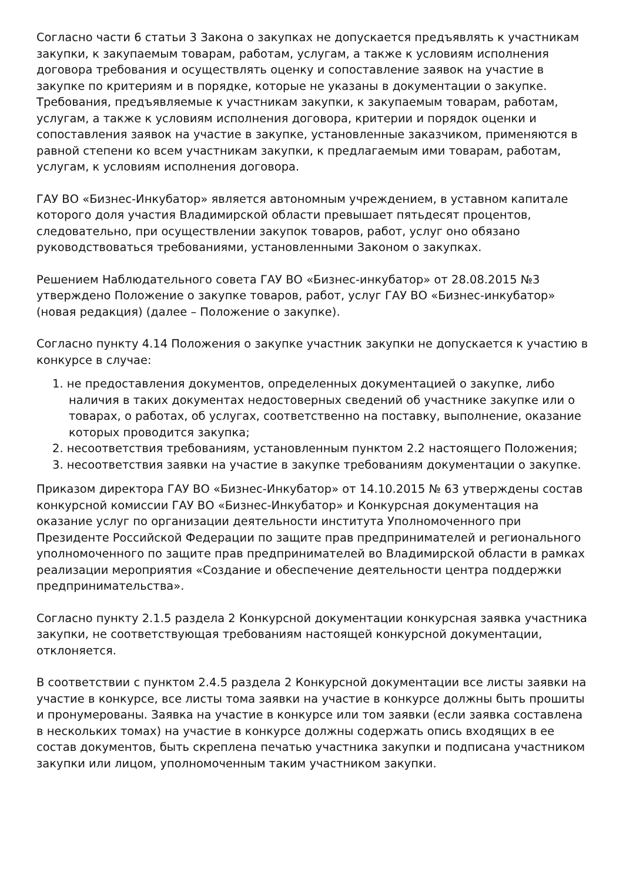Согласно части 6 статьи 3 Закона о закупках не допускается предъявлять к участникам закупки, к закупаемым товарам, работам, услугам, а также к условиям исполнения договора требования и осуществлять оценку и сопоставление заявок на участие в закупке по критериям и в порядке, которые не указаны в документации о закупке. Требования, предъявляемые к участникам закупки, к закупаемым товарам, работам, услугам, а также к условиям исполнения договора, критерии и порядок оценки и сопоставления заявок на участие в закупке, установленные заказчиком, применяются в равной степени ко всем участникам закупки, к предлагаемым ими товарам, работам, услугам, к условиям исполнения договора.
ГАУ ВО «Бизнес-Инкубатор» является автономным учреждением, в уставном капитале которого доля участия Владимирской области превышает пятьдесят процентов, следовательно, при осуществлении закупок товаров, работ, услуг оно обязано руководствоваться требованиями, установленными Законом о закупках.
Решением Наблюдательного совета ГАУ ВО «Бизнес-инкубатор» от 28.08.2015 №3 утверждено Положение о закупке товаров, работ, услуг ГАУ ВО «Бизнес-инкубатор» (новая редакция) (далее – Положение о закупке).
Согласно пункту 4.14 Положения о закупке участник закупки не допускается к участию в конкурсе в случае:
1. не предоставления документов, определенных документацией о закупке, либо наличия в таких документах недостоверных сведений об участнике закупке или о товарах, о работах, об услугах, соответственно на поставку, выполнение, оказание которых проводится закупка;
2. несоответствия требованиям, установленным пунктом 2.2 настоящего Положения;
3. несоответствия заявки на участие в закупке требованиям документации о закупке.
Приказом директора ГАУ ВО «Бизнес-Инкубатор» от 14.10.2015 № 63 утверждены состав конкурсной комиссии ГАУ ВО «Бизнес-Инкубатор» и Конкурсная документация на оказание услуг по организации деятельности института Уполномоченного при Президенте Российской Федерации по защите прав предпринимателей и регионального уполномоченного по защите прав предпринимателей во Владимирской области в рамках реализации мероприятия «Создание и обеспечение деятельности центра поддержки предпринимательства».
Согласно пункту 2.1.5 раздела 2 Конкурсной документации конкурсная заявка участника закупки, не соответствующая требованиям настоящей конкурсной документации, отклоняется.
В соответствии с пунктом 2.4.5 раздела 2 Конкурсной документации все листы заявки на участие в конкурсе, все листы тома заявки на участие в конкурсе должны быть прошиты и пронумерованы. Заявка на участие в конкурсе или том заявки (если заявка составлена в нескольких томах) на участие в конкурсе должны содержать опись входящих в ее состав документов, быть скреплена печатью участника закупки и подписана участником закупки или лицом, уполномоченным таким участником закупки.